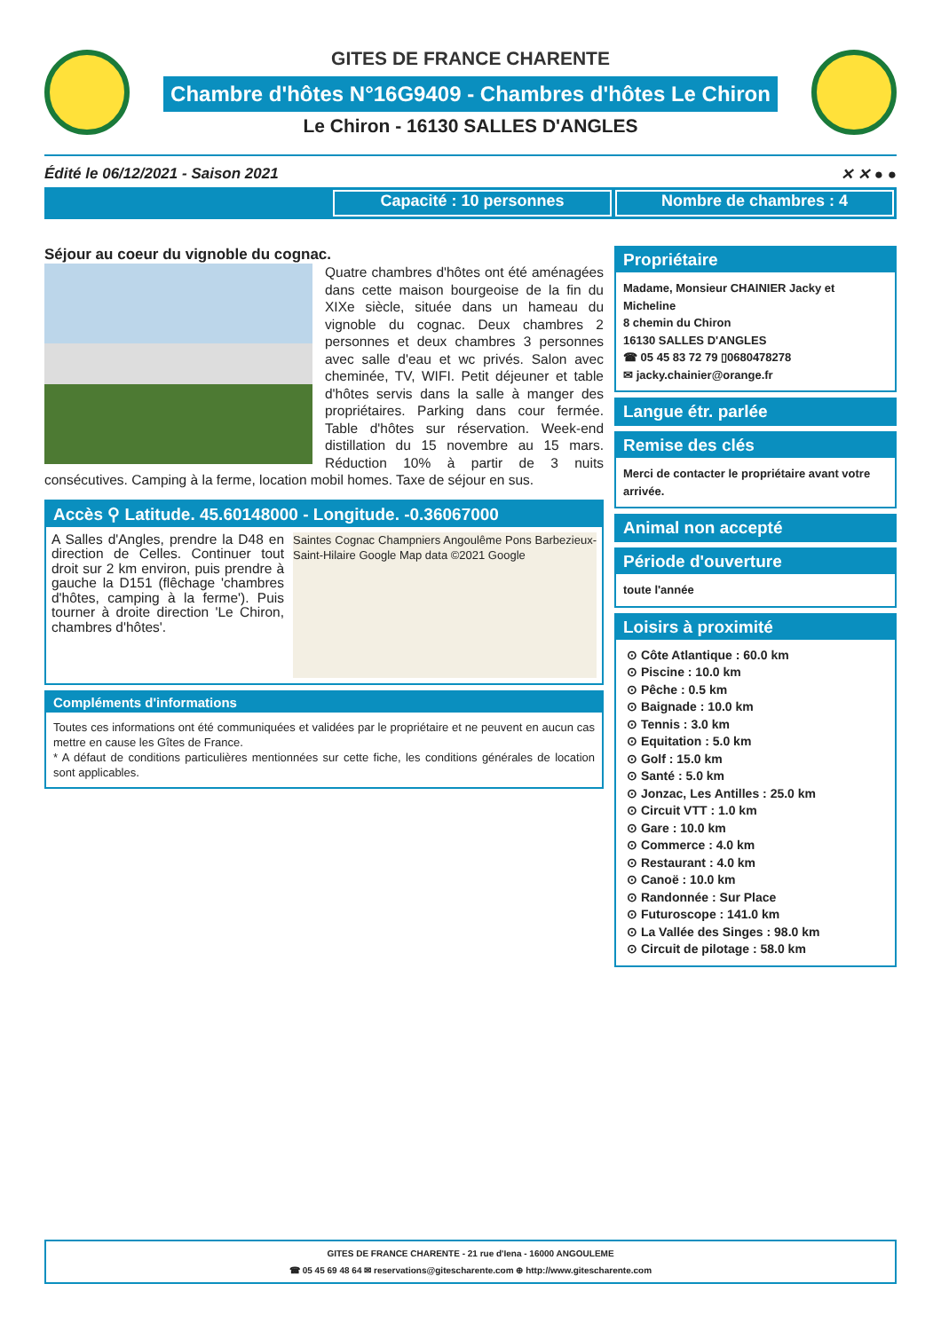GITES DE FRANCE CHARENTE
Chambre d'hôtes N°16G9409 - Chambres d'hôtes Le Chiron
Le Chiron - 16130 SALLES D'ANGLES
Édité le 06/12/2021 - Saison 2021 ✕ ✕ ● ●
Capacité : 10 personnes Nombre de chambres : 4
Séjour au coeur du vignoble du cognac.
Quatre chambres d'hôtes ont été aménagées dans cette maison bourgeoise de la fin du XIXe siècle, située dans un hameau du vignoble du cognac. Deux chambres 2 personnes et deux chambres 3 personnes avec salle d'eau et wc privés. Salon avec cheminée, TV, WIFI. Petit déjeuner et table d'hôtes servis dans la salle à manger des propriétaires. Parking dans cour fermée. Table d'hôtes sur réservation. Week-end distillation du 15 novembre au 15 mars. Réduction 10% à partir de 3 nuits consécutives. Camping à la ferme, location mobil homes. Taxe de séjour en sus.
Accès ⚲ Latitude. 45.60148000 - Longitude. -0.36067000
Saintes Cognac Champniers Angoulême Pons Barbezieux-Saint-Hilaire Google Map data ©2021 Google
A Salles d'Angles, prendre la D48 en direction de Celles. Continuer tout droit sur 2 km environ, puis prendre à gauche la D151 (flêchage 'chambres d'hôtes, camping à la ferme'). Puis tourner à droite direction 'Le Chiron, chambres d'hôtes'.
Compléments d'informations
Toutes ces informations ont été communiquées et validées par le propriétaire et ne peuvent en aucun cas mettre en cause les Gîtes de France.
* A défaut de conditions particulières mentionnées sur cette fiche, les conditions générales de location sont applicables.
Propriétaire
Madame, Monsieur CHAINIER Jacky et Micheline
8 chemin du Chiron
16130 SALLES D'ANGLES
☎ 05 45 83 72 79 ▯0680478278
✉ jacky.chainier@orange.fr
Langue étr. parlée
Remise des clés
Merci de contacter le propriétaire avant votre arrivée.
Animal non accepté
Période d'ouverture
toute l'année
Loisirs à proximité
⊙ Côte Atlantique : 60.0 km
⊙ Piscine : 10.0 km
⊙ Pêche : 0.5 km
⊙ Baignade : 10.0 km
⊙ Tennis : 3.0 km
⊙ Equitation : 5.0 km
⊙ Golf : 15.0 km
⊙ Santé : 5.0 km
⊙ Jonzac, Les Antilles : 25.0 km
⊙ Circuit VTT : 1.0 km
⊙ Gare : 10.0 km
⊙ Commerce : 4.0 km
⊙ Restaurant : 4.0 km
⊙ Canoë : 10.0 km
⊙ Randonnée : Sur Place
⊙ Futuroscope : 141.0 km
⊙ La Vallée des Singes : 98.0 km
⊙ Circuit de pilotage : 58.0 km
GITES DE FRANCE CHARENTE - 21 rue d'Iena - 16000 ANGOULEME
☎ 05 45 69 48 64 ✉ reservations@gitescharente.com ⊕ http://www.gitescharente.com